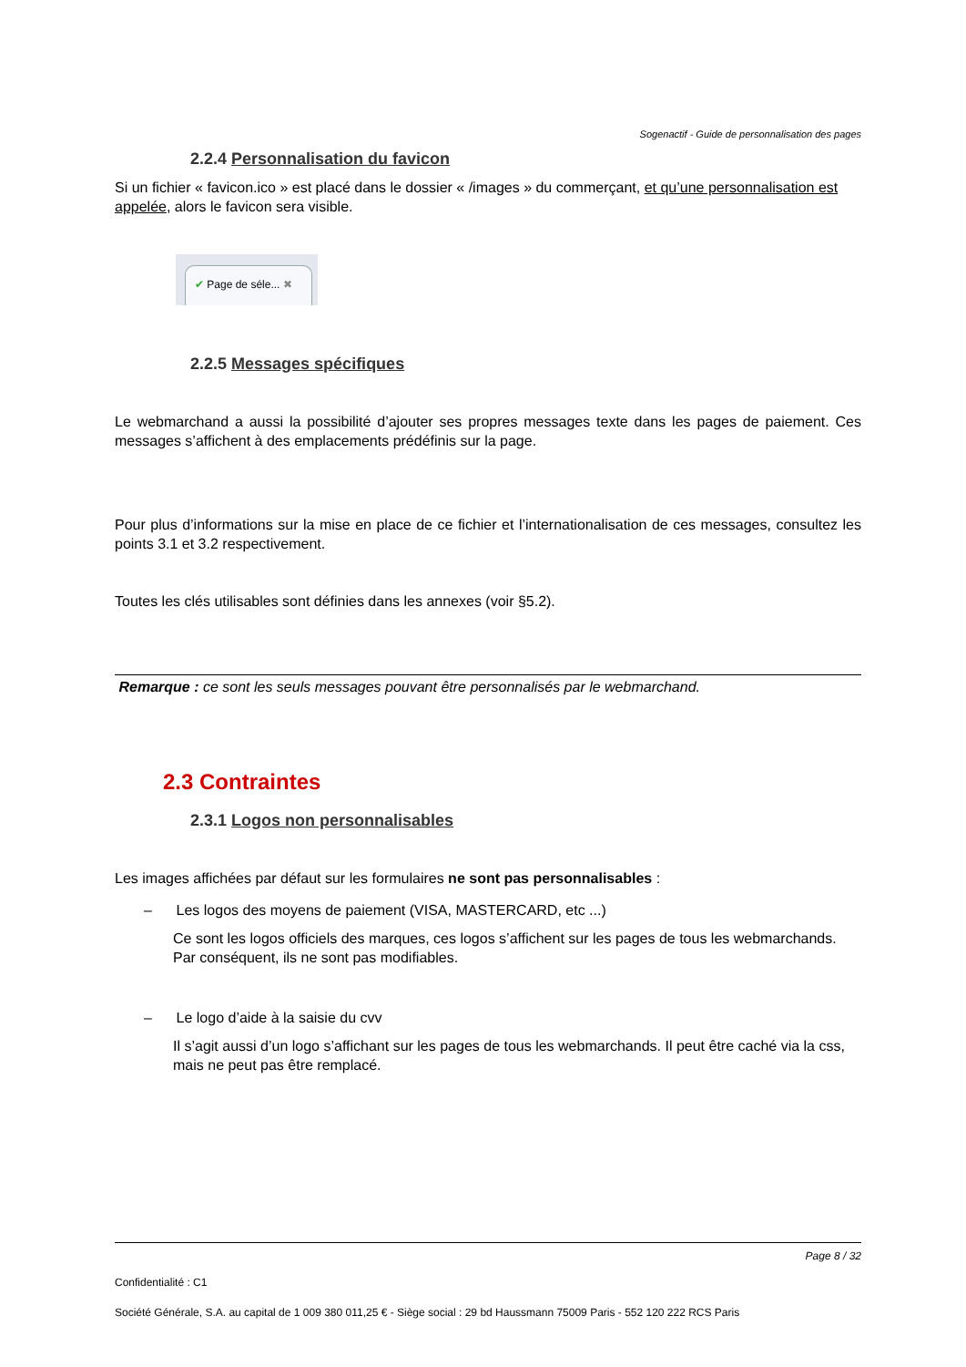Sogenactif - Guide de personnalisation des pages
2.2.4 Personnalisation du favicon
Si un fichier « favicon.ico » est placé dans le dossier « /images » du commerçant, et qu’une personnalisation est appelée, alors le favicon sera visible.
✔ Page de séle... ✖
2.2.5 Messages spécifiques
Le webmarchand a aussi la possibilité d’ajouter ses propres messages texte dans les pages de paiement. Ces messages s’affichent à des emplacements prédéfinis sur la page.
Pour plus d’informations sur la mise en place de ce fichier et l’internationalisation de ces messages, consultez les points 3.1 et 3.2 respectivement.
Toutes les clés utilisables sont définies dans les annexes (voir §5.2).
Remarque : ce sont les seuls messages pouvant être personnalisés par le webmarchand.
2.3 Contraintes
2.3.1 Logos non personnalisables
Les images affichées par défaut sur les formulaires ne sont pas personnalisables :
– Les logos des moyens de paiement (VISA, MASTERCARD, etc ...)
Ce sont les logos officiels des marques, ces logos s’affichent sur les pages de tous les webmarchands. Par conséquent, ils ne sont pas modifiables.
– Le logo d’aide à la saisie du cvv
Il s’agit aussi d’un logo s’affichant sur les pages de tous les webmarchands. Il peut être caché via la css, mais ne peut pas être remplacé.
Page 8 / 32
Confidentialité : C1
Société Générale, S.A. au capital de 1 009 380 011,25 € - Siège social : 29 bd Haussmann 75009 Paris - 552 120 222 RCS Paris